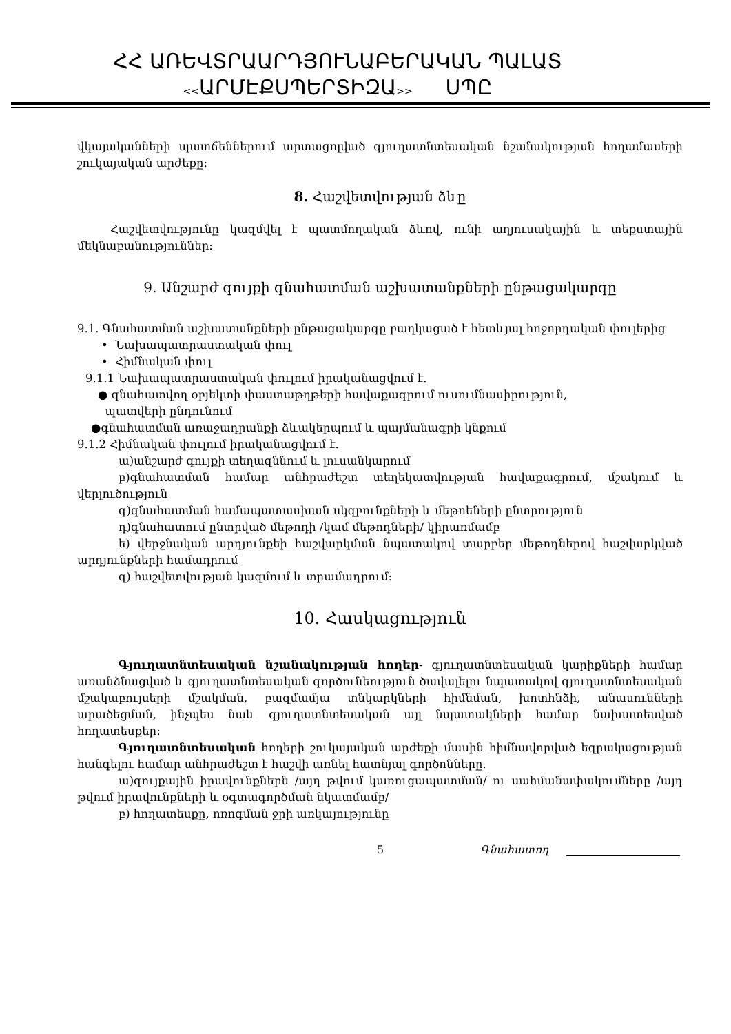ՀՀ ԱՌԵՎՏՐԱԱՐԴՅՈՒՆԱԲԵՐԱԿԱՆ ՊԱԼԱՏ
<<ԱՐՄԷՔՍՊԵՐՏԻԶԱ>> ՍՊԸ
վկայականների պատճեններում արտացոլված գյուղատնտեսական նշանակության հողամասերի շուկայական արժեքը:
8. Հաշվետվության ձևը
Հաշվետվությունը կազմվել է պատմողական ձևով, ունի աղյուսակային և տեքստային մեկնաբանություններ:
9. Անշարժ գույքի գնահատման աշխատանքների ընթացակարգը
9.1. Գնահատման աշխատանքների ընթացակարգը բաղկացած է հետևյալ հոջորդական փուլերից
• Նախապատրաստական փուլ
• Հիմնական փուլ
9.1.1 Նախապատրաստական փուլում իրականացվում է.
● գնահատվող օբյեկտի փաստաթղթերի հավաքագրում ուսումնասիրություն,
պատվերի ընդունում
●գնահատման առաջադրանքի ձևակերպում և պայմանագրի կնքում
9.1.2 Հիմնական փուլում իրականացվում է.
ա)անշարժ գույքի տեղազննում և լուսանկարում
բ)գնահատման համար անհրաժեշտ տեղեկատվության հավաքագրում, մշակում և վերլուծություն
գ)գնահատման համապատասխան սկզբունքների և մեթոեների ընտրություն
դ)գնահատում ընտրված մեթոդի /կամ մեթոդների/ կիրառմամբ
ե) վերջնական արդյունքեի հաշվարկման նպատակով տարբեր մեթոդներով հաշվարկված արդյունքների համադրում
զ) հաշվետվության կազմում և տրամադրում:
10. Հասկացություն
Գյուղատնտեսական նշանակության հողեր- գյուղատնտեսական կարիքների համար առանձնացված և գյուղատնտեսական գործունեություն ծավալելու նպատակով գյուղատնտեսական մշակաբույսերի մշակման, բազմամյա տնկարկների հիմնման, խոտհնձի, անասունների արածեցման, ինչպես նաև գյուղատնտեսական այլ նպատակների համար նախատեսված հողատեսքեր:
Գյուղատնտեսական հողերի շուկայական արժեքի մասին հիմնավորված եզրակացության հանգելու համար անհրաժեշտ է հաշվի առնել հատնյալ գործոնները.
ա)գույքային իրավունքներն /այդ թվում կառուցապատման/ ու սահմանափակումները /այդ թվում իրավունքների և օգտագործման նկատմամբ/
բ) հողատեսքը, ոռոգման ջրի առկայությունը
5 Գնահատող